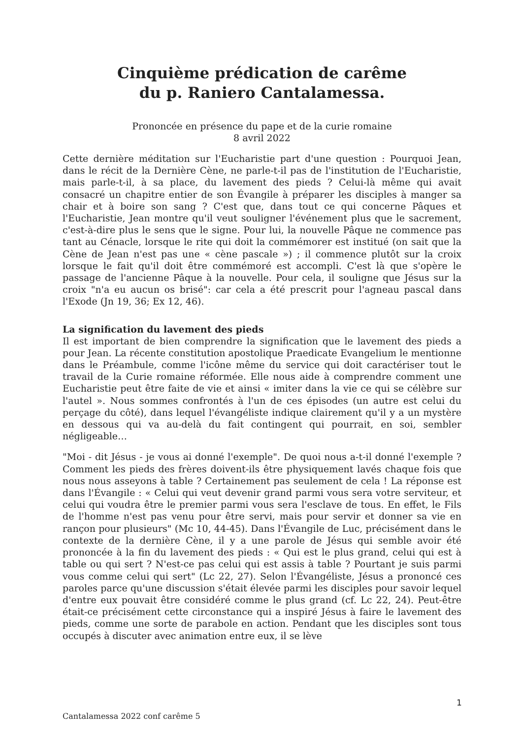Cinquième prédication de carême
du p. Raniero Cantalamessa.
Prononcée en présence du pape et de la curie romaine
8 avril 2022
Cette dernière méditation sur l'Eucharistie part d'une question : Pourquoi Jean, dans le récit de la Dernière Cène, ne parle-t-il pas de l'institution de l'Eucharistie, mais parle-t-il, à sa place, du lavement des pieds ? Celui-là même qui avait consacré un chapitre entier de son Évangile à préparer les disciples à manger sa chair et à boire son sang ? C'est que, dans tout ce qui concerne Pâques et l'Eucharistie, Jean montre qu'il veut souligner l'événement plus que le sacrement, c'est-à-dire plus le sens que le signe. Pour lui, la nouvelle Pâque ne commence pas tant au Cénacle, lorsque le rite qui doit la commémorer est institué (on sait que la Cène de Jean n'est pas une « cène pascale ») ; il commence plutôt sur la croix lorsque le fait qu'il doit être commémoré est accompli. C'est là que s'opère le passage de l'ancienne Pâque à la nouvelle. Pour cela, il souligne que Jésus sur la croix "n'a eu aucun os brisé": car cela a été prescrit pour l'agneau pascal dans l'Exode (Jn 19, 36; Ex 12, 46).
La signification du lavement des pieds
Il est important de bien comprendre la signification que le lavement des pieds a pour Jean. La récente constitution apostolique Praedicate Evangelium le mentionne dans le Préambule, comme l'icône même du service qui doit caractériser tout le travail de la Curie romaine réformée. Elle nous aide à comprendre comment une Eucharistie peut être faite de vie et ainsi « imiter dans la vie ce qui se célèbre sur l'autel ». Nous sommes confrontés à l'un de ces épisodes (un autre est celui du perçage du côté), dans lequel l'évangéliste indique clairement qu'il y a un mystère en dessous qui va au-delà du fait contingent qui pourrait, en soi, sembler négligeable…
"Moi - dit Jésus - je vous ai donné l'exemple". De quoi nous a-t-il donné l'exemple ? Comment les pieds des frères doivent-ils être physiquement lavés chaque fois que nous nous asseyons à table ? Certainement pas seulement de cela ! La réponse est dans l'Évangile : « Celui qui veut devenir grand parmi vous sera votre serviteur, et celui qui voudra être le premier parmi vous sera l'esclave de tous. En effet, le Fils de l'homme n'est pas venu pour être servi, mais pour servir et donner sa vie en rançon pour plusieurs" (Mc 10, 44-45). Dans l'Évangile de Luc, précisément dans le contexte de la dernière Cène, il y a une parole de Jésus qui semble avoir été prononcée à la fin du lavement des pieds : « Qui est le plus grand, celui qui est à table ou qui sert ? N'est-ce pas celui qui est assis à table ? Pourtant je suis parmi vous comme celui qui sert" (Lc 22, 27). Selon l'Évangéliste, Jésus a prononcé ces paroles parce qu'une discussion s'était élevée parmi les disciples pour savoir lequel d'entre eux pouvait être considéré comme le plus grand (cf. Lc 22, 24). Peut-être était-ce précisément cette circonstance qui a inspiré Jésus à faire le lavement des pieds, comme une sorte de parabole en action. Pendant que les disciples sont tous occupés à discuter avec animation entre eux, il se lève
1
Cantalamessa 2022 conf carême 5